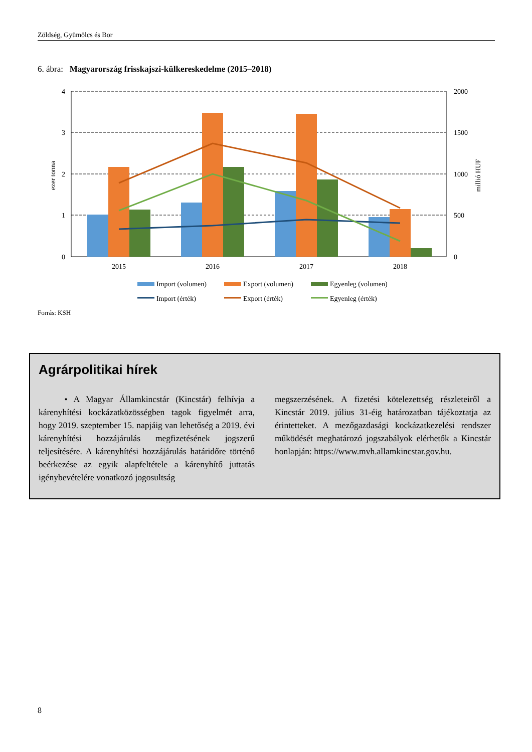Zöldség, Gyümölcs és Bor
6. ábra: Magyarország frisskajszi-külkereskedelme (2015–2018)
4
3
2
1
0
2000
1500
1000
500
0
ezer tonna
millió HUF
2015
2016
2017
2018
Import (volumen)
Export (volumen)
Egyenleg (volumen)
Import (érték)
Export (érték)
Egyenleg (érték)
Forrás: KSH
Agrárpolitikai hírek
• A Magyar Államkincstár (Kincstár) felhívja a kárenyhítési kockázatközösségben tagok figyelmét arra, hogy 2019. szeptember 15. napjáig van lehetőség a 2019. évi kárenyhítési hozzájárulás megfizetésének jogszerű teljesítésére. A kárenyhítési hozzájárulás határidőre történő beérkezése az egyik alapfeltétele a kárenyhítő juttatás igénybevételére vonatkozó jogosultság
megszerzésének. A fizetési kötelezettség részleteiről a Kincstár 2019. július 31-éig határozatban tájékoztatja az érintetteket. A mezőgazdasági kockázatkezelési rendszer működését meghatározó jogszabályok elérhetők a Kincstár honlapján: https://www.mvh.allamkincstar.gov.hu.
8